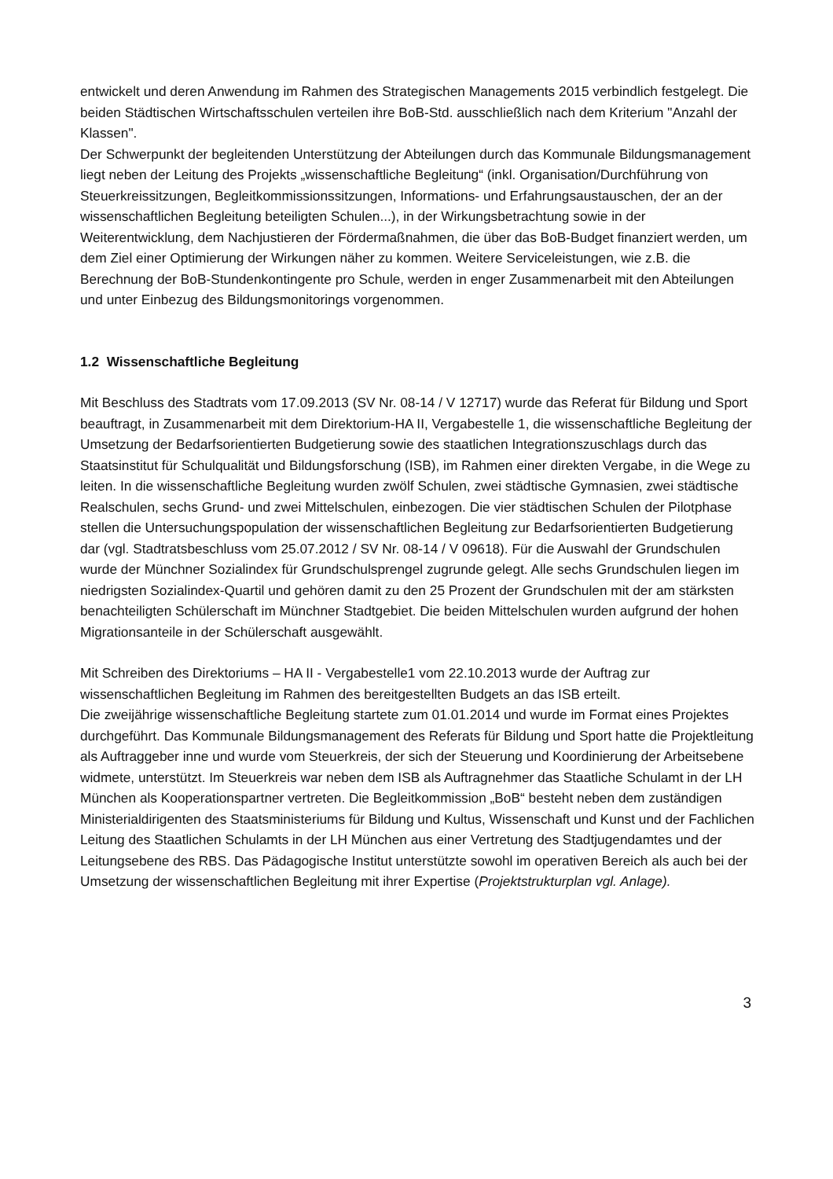entwickelt und deren Anwendung im Rahmen des Strategischen Managements 2015 verbindlich festgelegt. Die beiden Städtischen Wirtschaftsschulen verteilen ihre BoB-Std. ausschließlich nach dem Kriterium "Anzahl der Klassen".
Der Schwerpunkt der begleitenden Unterstützung der Abteilungen durch das Kommunale Bildungsmanagement liegt neben der Leitung des Projekts „wissenschaftliche Begleitung“ (inkl. Organisation/Durchführung von Steuerkreissitzungen, Begleitkommissionssitzungen, Informations- und Erfahrungsaustauschen, der an der wissenschaftlichen Begleitung beteiligten Schulen...), in der Wirkungsbetrachtung sowie in der Weiterentwicklung, dem Nachjustieren der Fördermaßnahmen, die über das BoB-Budget finanziert werden, um dem Ziel einer Optimierung der Wirkungen näher zu kommen. Weitere Serviceleistungen, wie z.B. die Berechnung der BoB-Stundenkontingente pro Schule, werden in enger Zusammenarbeit mit den Abteilungen und unter Einbezug des Bildungsmonitorings vorgenommen.
1.2 Wissenschaftliche Begleitung
Mit Beschluss des Stadtrats vom 17.09.2013 (SV Nr. 08-14 / V 12717) wurde das Referat für Bildung und Sport beauftragt, in Zusammenarbeit mit dem Direktorium-HA II, Vergabestelle 1, die wissenschaftliche Begleitung der Umsetzung der Bedarfsorientierten Budgetierung sowie des staatlichen Integrationszuschlags durch das Staatsinstitut für Schulqualität und Bildungsforschung (ISB), im Rahmen einer direkten Vergabe, in die Wege zu leiten. In die wissenschaftliche Begleitung wurden zwölf Schulen, zwei städtische Gymnasien, zwei städtische Realschulen, sechs Grund- und zwei Mittelschulen, einbezogen. Die vier städtischen Schulen der Pilotphase stellen die Untersuchungspopulation der wissenschaftlichen Begleitung zur Bedarfsorientierten Budgetierung dar (vgl. Stadtratsbeschluss vom 25.07.2012 / SV Nr. 08-14 / V 09618). Für die Auswahl der Grundschulen wurde der Münchner Sozialindex für Grundschulsprengel zugrunde gelegt. Alle sechs Grundschulen liegen im niedrigsten Sozialindex-Quartil und gehören damit zu den 25 Prozent der Grundschulen mit der am stärksten benachteiligten Schülerschaft im Münchner Stadtgebiet. Die beiden Mittelschulen wurden aufgrund der hohen Migrationsanteile in der Schülerschaft ausgewählt.
Mit Schreiben des Direktoriums – HA II - Vergabestelle1 vom 22.10.2013 wurde der Auftrag zur wissenschaftlichen Begleitung im Rahmen des bereitgestellten Budgets an das ISB erteilt.
Die zweijährige wissenschaftliche Begleitung startete zum 01.01.2014 und wurde im Format eines Projektes durchgeführt. Das Kommunale Bildungsmanagement des Referats für Bildung und Sport hatte die Projektleitung als Auftraggeber inne und wurde vom Steuerkreis, der sich der Steuerung und Koordinierung der Arbeitsebene widmete, unterstützt. Im Steuerkreis war neben dem ISB als Auftragnehmer das Staatliche Schulamt in der LH München als Kooperationspartner vertreten. Die Begleitkommission „BoB“ besteht neben dem zuständigen Ministerialdirigenten des Staatsministeriums für Bildung und Kultus, Wissenschaft und Kunst und der Fachlichen Leitung des Staatlichen Schulamts in der LH München aus einer Vertretung des Stadtjugendamtes und der Leitungsebene des RBS. Das Pädagogische Institut unterstützte sowohl im operativen Bereich als auch bei der Umsetzung der wissenschaftlichen Begleitung mit ihrer Expertise (Projektstrukturplan vgl. Anlage).
3